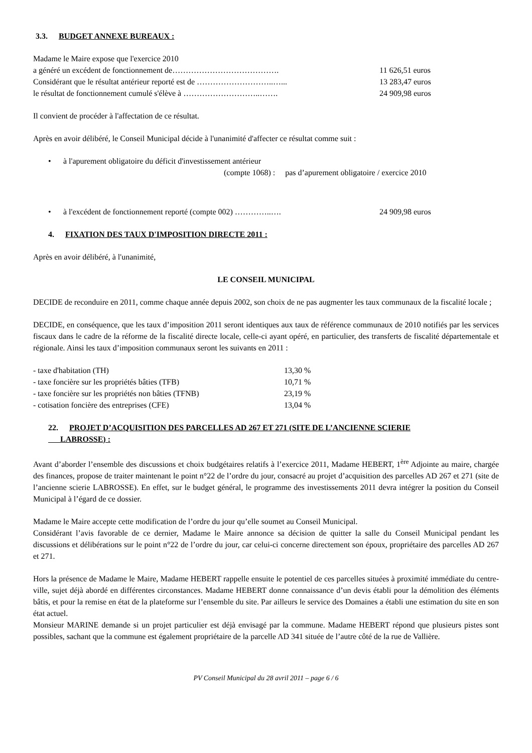3.3. BUDGET ANNEXE BUREAUX :
Madame le Maire expose que l'exercice 2010
a généré un excédent de fonctionnement de…………………………………. 11 626,51 euros
Considérant que le résultat antérieur reporté est de ………………………..…... 13 283,47 euros
le résultat de fonctionnement cumulé s'élève à ………………………..……. 24 909,98 euros
Il convient de procéder à l'affectation de ce résultat.
Après en avoir délibéré, le Conseil Municipal décide à l'unanimité d'affecter ce résultat comme suit :
• à l'apurement obligatoire du déficit d'investissement antérieur
(compte 1068) : pas d’apurement obligatoire / exercice 2010
• à l'excédent de fonctionnement reporté (compte 002) …………..…. 24 909,98 euros
4. FIXATION DES TAUX D'IMPOSITION DIRECTE 2011 :
Après en avoir délibéré, à l'unanimité,
LE CONSEIL MUNICIPAL
DECIDE de reconduire en 2011, comme chaque année depuis 2002, son choix de ne pas augmenter les taux communaux de la fiscalité locale ;
DECIDE, en conséquence, que les taux d’imposition 2011 seront identiques aux taux de référence communaux de 2010 notifiés par les services fiscaux dans le cadre de la réforme de la fiscalité directe locale, celle-ci ayant opéré, en particulier, des transferts de fiscalité départementale et régionale. Ainsi les taux d’imposition communaux seront les suivants en 2011 :
- taxe d'habitation (TH) 13,30 %
- taxe foncière sur les propriétés bâties (TFB) 10,71 %
- taxe foncière sur les propriétés non bâties (TFNB) 23,19 %
- cotisation foncière des entreprises (CFE) 13,04 %
22. PROJET D’ACQUISITION DES PARCELLES AD 267 ET 271 (SITE DE L’ANCIENNE SCIERIE
LABROSSE) :
Avant d’aborder l’ensemble des discussions et choix budgétaires relatifs à l’exercice 2011, Madame HEBERT, 1<sup>ère</sup> Adjointe au maire, chargée des finances, propose de traiter maintenant le point n°22 de l’ordre du jour, consacré au projet d’acquisition des parcelles AD 267 et 271 (site de l’ancienne scierie LABROSSE). En effet, sur le budget général, le programme des investissements 2011 devra intégrer la position du Conseil Municipal à l’égard de ce dossier.
Madame le Maire accepte cette modification de l’ordre du jour qu’elle soumet au Conseil Municipal.
Considérant l’avis favorable de ce dernier, Madame le Maire annonce sa décision de quitter la salle du Conseil Municipal pendant les discussions et délibérations sur le point n°22 de l’ordre du jour, car celui-ci concerne directement son époux, propriétaire des parcelles AD 267 et 271.
Hors la présence de Madame le Maire, Madame HEBERT rappelle ensuite le potentiel de ces parcelles situées à proximité immédiate du centre-ville, sujet déjà abordé en différentes circonstances. Madame HEBERT donne connaissance d’un devis établi pour la démolition des éléments bâtis, et pour la remise en état de la plateforme sur l’ensemble du site. Par ailleurs le service des Domaines a établi une estimation du site en son état actuel.
Monsieur MARINE demande si un projet particulier est déjà envisagé par la commune. Madame HEBERT répond que plusieurs pistes sont possibles, sachant que la commune est également propriétaire de la parcelle AD 341 située de l’autre côté de la rue de Vallière.
PV Conseil Municipal du 28 avril 2011 – page 6 / 6